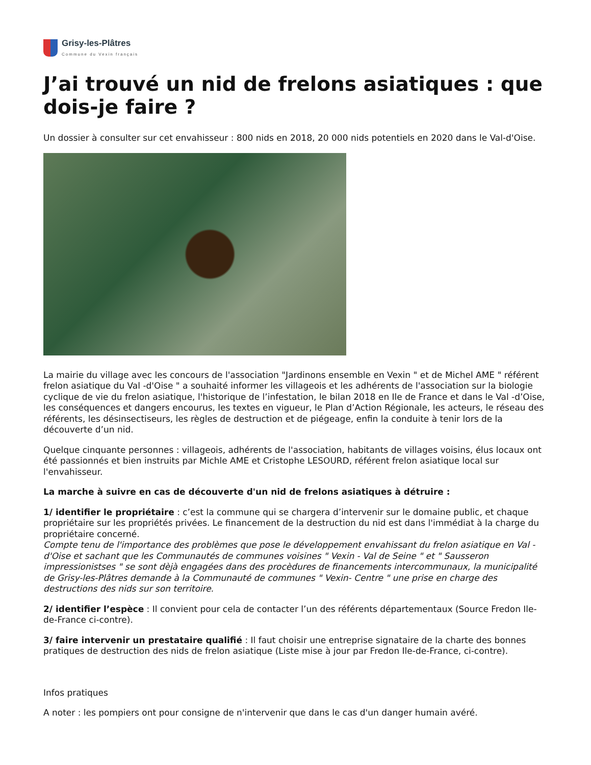Grisy-les-Plâtres
Commune du Vexin français
J’ai trouvé un nid de frelons asiatiques : que dois-je faire ?
Un dossier à consulter sur cet envahisseur : 800 nids en 2018, 20 000 nids potentiels en 2020 dans le Val-d'Oise.
La mairie du village avec les concours de l'association "Jardinons ensemble en Vexin " et de Michel AME " référent frelon asiatique du Val -d'Oise " a souhaité informer les villageois et les adhérents de l'association sur la biologie cyclique de vie du frelon asiatique, l'historique de l’infestation, le bilan 2018 en Ile de France et dans le Val -d’Oise, les conséquences et dangers encourus, les textes en vigueur, le Plan d’Action Régionale, les acteurs, le réseau des référents, les désinsectiseurs, les règles de destruction et de piégeage, enfin la conduite à tenir lors de la découverte d’un nid.
Quelque cinquante personnes : villageois, adhérents de l'association, habitants de villages voisins, élus locaux ont été passionnés et bien instruits par Michle AME et Cristophe LESOURD, référent frelon asiatique local sur l'envahisseur.
La marche à suivre en cas de découverte d'un nid de frelons asiatiques à détruire :
1/ identifier le propriétaire : c’est la commune qui se chargera d’intervenir sur le domaine public, et chaque propriétaire sur les propriétés privées. Le financement de la destruction du nid est dans l'immédiat à la charge du propriétaire concerné.
Compte tenu de l'importance des problèmes que pose le développement envahissant du frelon asiatique en Val - d'Oise et sachant que les Communautés de communes voisines " Vexin - Val de Seine " et " Sausseron impressionistses " se sont dèjà engagées dans des procèdures de financements intercommunaux, la municipalité de Grisy-les-Plâtres demande à la Communauté de communes " Vexin- Centre " une prise en charge des destructions des nids sur son territoire.
2/ identifier l’espèce : Il convient pour cela de contacter l’un des référents départementaux (Source Fredon Ile-de-France ci-contre).
3/ faire intervenir un prestataire qualifié : Il faut choisir une entreprise signataire de la charte des bonnes pratiques de destruction des nids de frelon asiatique (Liste mise à jour par Fredon Ile-de-France, ci-contre).
Infos pratiques
A noter : les pompiers ont pour consigne de n'intervenir que dans le cas d'un danger humain avéré.